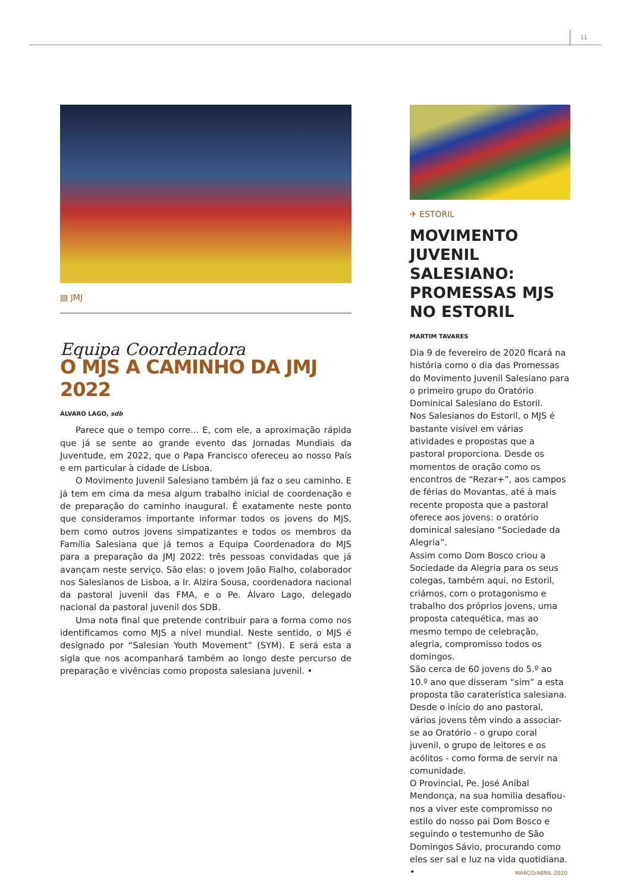11
▤ JMJ
Equipa Coordenadora
O MJS A CAMINHO DA JMJ 2022
ÁLVARO LAGO, sdb
Parece que o tempo corre... E, com ele, a aproximação rápida que já se sente ao grande evento das Jornadas Mundiais da Juventude, em 2022, que o Papa Francisco ofereceu ao nosso País e em particular à cidade de Lisboa.
O Movimento Juvenil Salesiano também já faz o seu caminho. E já tem em cima da mesa algum trabalho inicial de coordenação e de preparação do caminho inaugural. É exatamente neste ponto que consideramos importante informar todos os jovens do MJS, bem como outros jovens simpatizantes e todos os membros da Família Salesiana que já temos a Equipa Coordenadora do MJS para a preparação da JMJ 2022: três pessoas convidadas que já avançam neste serviço. São elas: o jovem João Fialho, colaborador nos Salesianos de Lisboa, a Ir. Alzira Sousa, coordenadora nacional da pastoral juvenil das FMA, e o Pe. Álvaro Lago, delegado nacional da pastoral juvenil dos SDB.
Uma nota final que pretende contribuir para a forma como nos identificamos como MJS a nível mundial. Neste sentido, o MJS é designado por “Salesian Youth Movement” (SYM). E será esta a sigla que nos acompanhará também ao longo deste percurso de preparação e vivências como proposta salesiana juvenil. •
✈ ESTORIL
MOVIMENTO JUVENIL SALESIANO: PROMESSAS MJS NO ESTORIL
MARTIM TAVARES
Dia 9 de fevereiro de 2020 ficará na história como o dia das Promessas do Movimento Juvenil Salesiano para o primeiro grupo do Oratório Dominical Salesiano do Estoril.
Nos Salesianos do Estoril, o MJS é bastante visível em várias atividades e propostas que a pastoral proporciona. Desde os momentos de oração como os encontros de “Rezar+”, aos campos de férias do Movantas, até à mais recente proposta que a pastoral oferece aos jovens: o oratório dominical salesiano “Sociedade da Alegria”.
Assim como Dom Bosco criou a Sociedade da Alegria para os seus colegas, também aqui, no Estoril, criámos, com o protagonismo e trabalho dos próprios jovens, uma proposta catequética, mas ao mesmo tempo de celebração, alegria, compromisso todos os domingos.
São cerca de 60 jovens do 5.º ao 10.º ano que disseram “sim” a esta proposta tão caraterística salesiana.
Desde o início do ano pastoral, vários jovens têm vindo a associar-se ao Oratório - o grupo coral juvenil, o grupo de leitores e os acólitos - como forma de servir na comunidade.
O Provincial, Pe. José Aníbal Mendonça, na sua homilia desafiou-nos a viver este compromisso no estilo do nosso pai Dom Bosco e seguindo o testemunho de São Domingos Sávio, procurando como eles ser sal e luz na vida quotidiana. •
MARÇO/ABRIL 2020